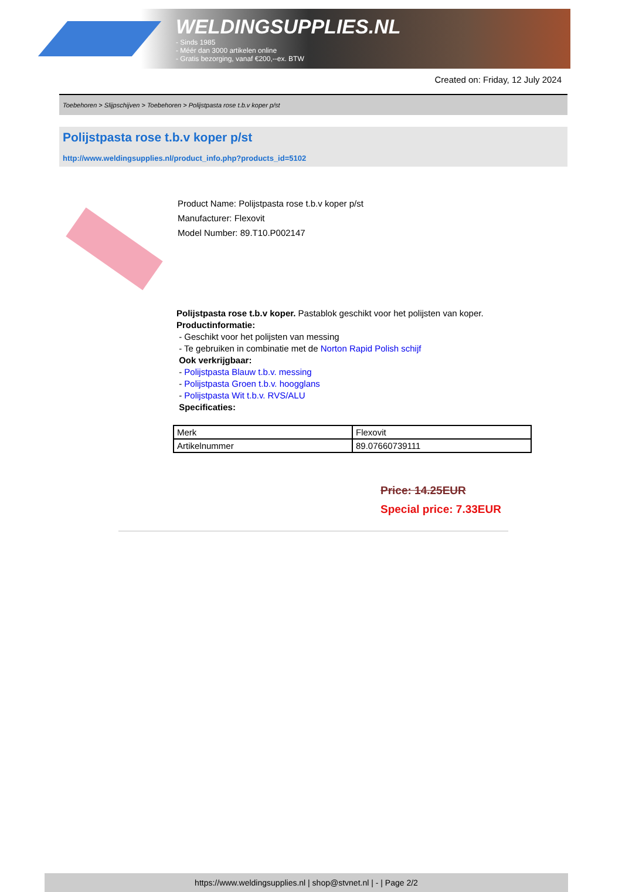WELDINGSUPPLIES.NL
- Sinds 1985
- Méér dan 3000 artikelen online
- Gratis bezorging, vanaf €200,--ex. BTW
Created on: Friday, 12 July 2024
Toebehoren > Slijpschijven > Toebehoren > Polijstpasta rose t.b.v koper p/st
Polijstpasta rose t.b.v koper p/st
http://www.weldingsupplies.nl/product_info.php?products_id=5102
Product Name: Polijstpasta rose t.b.v koper p/st
Manufacturer: Flexovit
Model Number: 89.T10.P002147
Polijstpasta rose t.b.v koper. Pastablok geschikt voor het polijsten van koper.
Productinformatie:
- Geschikt voor het polijsten van messing
- Te gebruiken in combinatie met de Norton Rapid Polish schijf
Ook verkrijgbaar:
- Polijstpasta Blauw t.b.v. messing
- Polijstpasta Groen t.b.v. hoogglans
- Polijstpasta Wit t.b.v. RVS/ALU
Specificaties:
| Merk | Flexovit |
| Artikelnummer | 89.07660739111 |
Price: 14.25EUR
Special price: 7.33EUR
https://www.weldingsupplies.nl | shop@stvnet.nl | - | Page 2/2